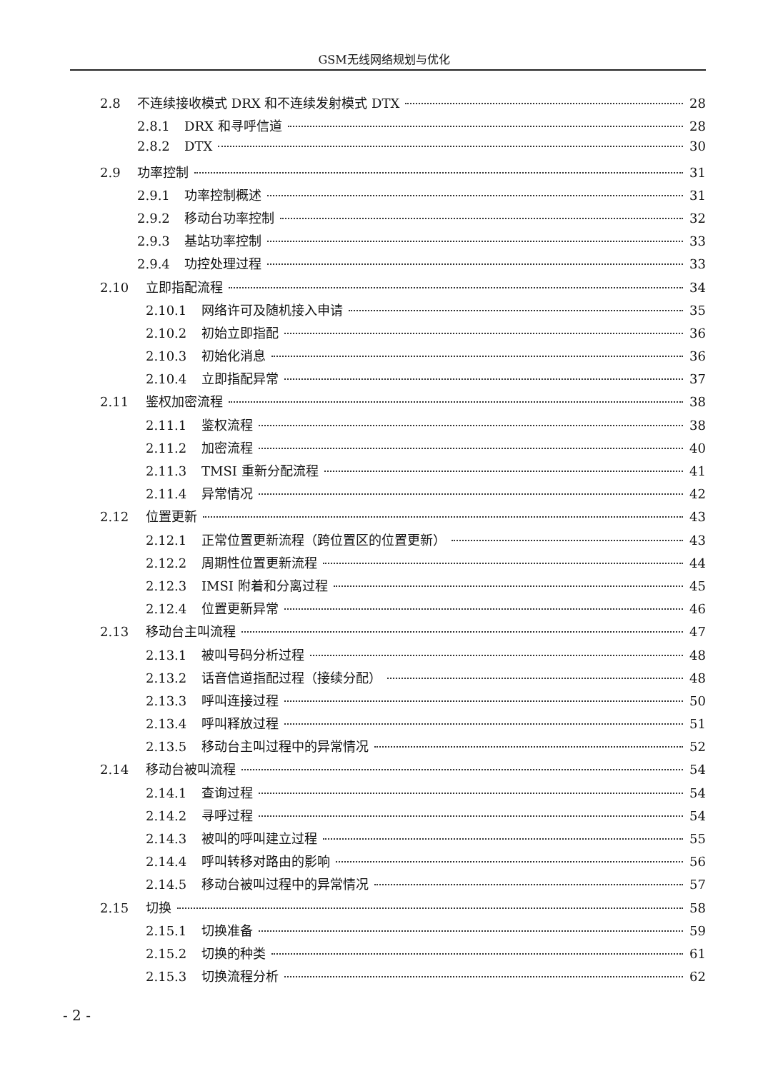GSM无线网络规划与优化
2.8 不连续接收模式 DRX 和不连续发射模式 DTX 28
2.8.1 DRX 和寻呼信道 28
2.8.2 DTX 30
2.9 功率控制 31
2.9.1 功率控制概述 31
2.9.2 移动台功率控制 32
2.9.3 基站功率控制 33
2.9.4 功控处理过程 33
2.10 立即指配流程 34
2.10.1 网络许可及随机接入申请 35
2.10.2 初始立即指配 36
2.10.3 初始化消息 36
2.10.4 立即指配异常 37
2.11 鉴权加密流程 38
2.11.1 鉴权流程 38
2.11.2 加密流程 40
2.11.3 TMSI 重新分配流程 41
2.11.4 异常情况 42
2.12 位置更新 43
2.12.1 正常位置更新流程（跨位置区的位置更新） 43
2.12.2 周期性位置更新流程 44
2.12.3 IMSI 附着和分离过程 45
2.12.4 位置更新异常 46
2.13 移动台主叫流程 47
2.13.1 被叫号码分析过程 48
2.13.2 话音信道指配过程（接续分配） 48
2.13.3 呼叫连接过程 50
2.13.4 呼叫释放过程 51
2.13.5 移动台主叫过程中的异常情况 52
2.14 移动台被叫流程 54
2.14.1 查询过程 54
2.14.2 寻呼过程 54
2.14.3 被叫的呼叫建立过程 55
2.14.4 呼叫转移对路由的影响 56
2.14.5 移动台被叫过程中的异常情况 57
2.15 切换 58
2.15.1 切换准备 59
2.15.2 切换的种类 61
2.15.3 切换流程分析 62
- 2 -